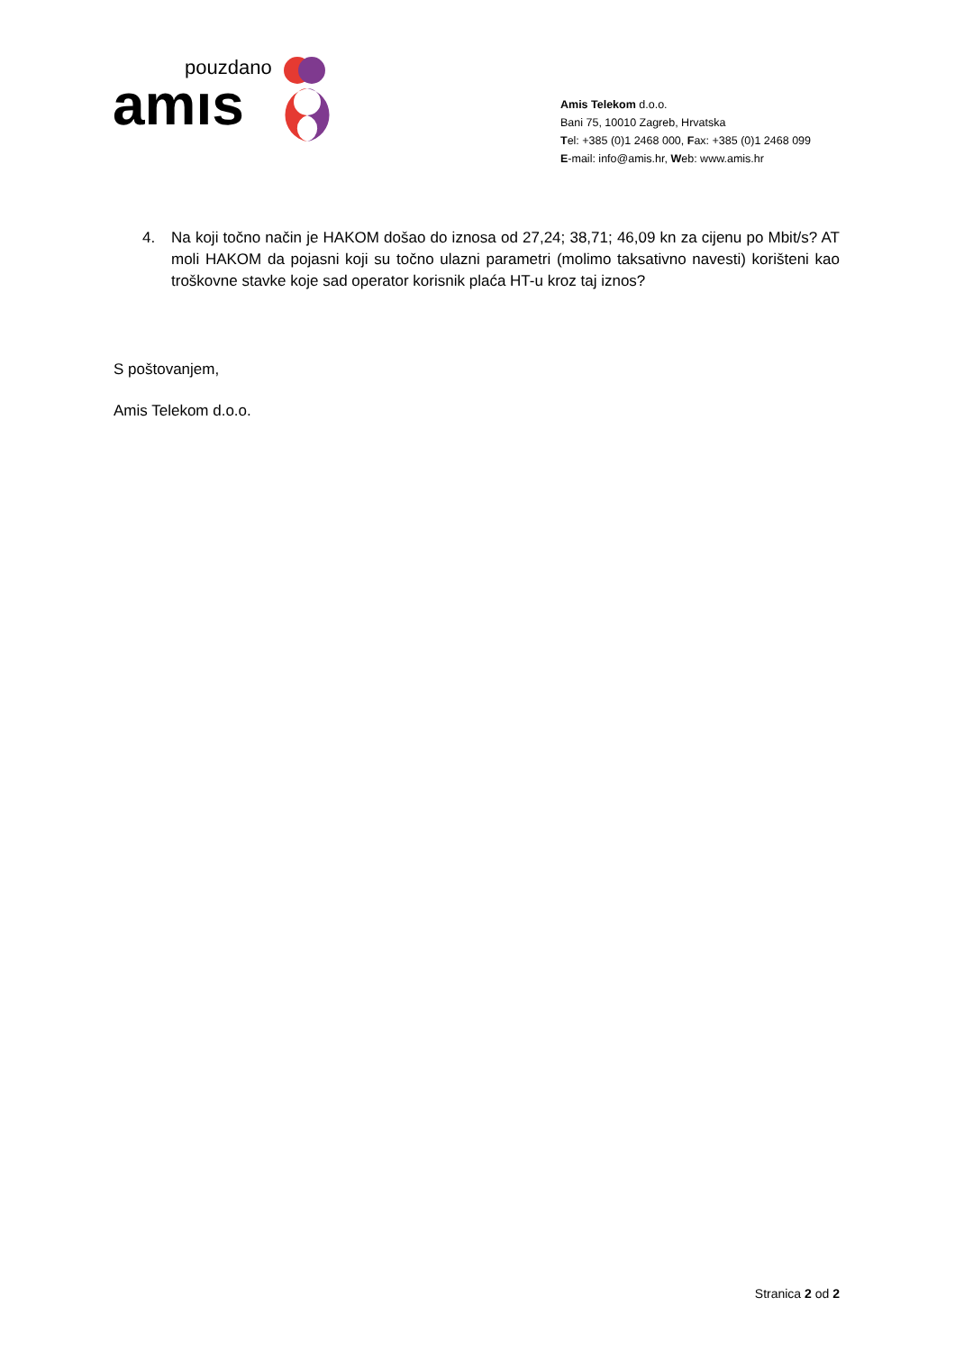pouzdano
amıs
Amis Telekom d.o.o.
Bani 75, 10010 Zagreb, Hrvatska
Tel: +385 (0)1 2468 000, Fax: +385 (0)1 2468 099
E-mail: info@amis.hr, Web: www.amis.hr
4. Na koji točno način je HAKOM došao do iznosa od 27,24; 38,71; 46,09 kn za cijenu po Mbit/s? AT moli HAKOM da pojasni koji su točno ulazni parametri (molimo taksativno navesti) korišteni kao troškovne stavke koje sad operator korisnik plaća HT-u kroz taj iznos?
S poštovanjem,
Amis Telekom d.o.o.
Stranica 2 od 2